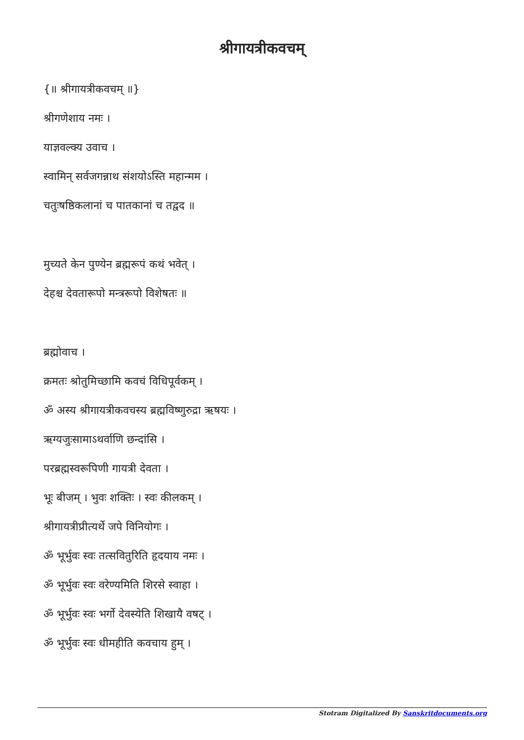श्रीगायत्रीकवचम्
{॥ श्रीगायत्रीकवचम् ॥}
श्रीगणेशाय नमः ।
याज्ञवल्क्य उवाच ।
स्वामिन् सर्वजगन्नाथ संशयोऽस्ति महान्मम ।
चतुःषष्ठिकलानां च पातकानां च तद्वद ॥
मुच्यते केन पुण्येन ब्रह्मरूपं कथं भवेत् ।
देहश्च देवतारूपो मन्त्ररूपो विशेषतः ॥
ब्रह्मोवाच ।
क्रमतः श्रोतुमिच्छामि कवचं विधिपूर्वकम् ।
ॐ अस्य श्रीगायत्रीकवचस्य ब्रह्मविष्णुरुद्रा ऋषयः ।
ऋग्यजुःसामाऽथर्वाणि छन्दांसि ।
परब्रह्मस्वरूपिणी गायत्री देवता ।
भूः बीजम् । भुवः शक्तिः । स्वः कीलकम् ।
श्रीगायत्रीप्रीत्यर्थे जपे विनियोगः ।
ॐ भूर्भुवः स्वः तत्सवितुरिति हृदयाय नमः ।
ॐ भूर्भुवः स्वः वरेण्यमिति शिरसे स्वाहा ।
ॐ भूर्भुवः स्वः भर्गो देवस्येति शिखायै वषट् ।
ॐ भूर्भुवः स्वः धीमहीति कवचाय हुम् ।
Stotram Digitalized By Sanskritdocuments.org